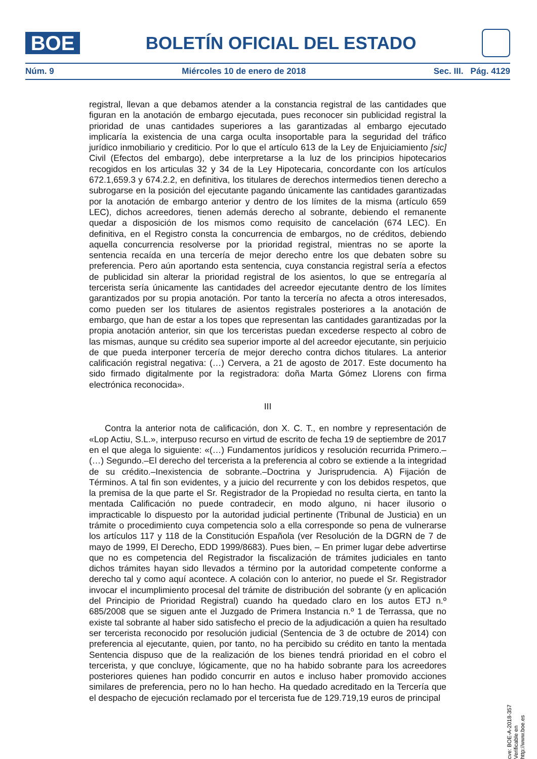BOE
BOLETÍN OFICIAL DEL ESTADO
Núm. 9 Miércoles 10 de enero de 2018 Sec. III. Pág. 4129
registral, llevan a que debamos atender a la constancia registral de las cantidades que figuran en la anotación de embargo ejecutada, pues reconocer sin publicidad registral la prioridad de unas cantidades superiores a las garantizadas al embargo ejecutado implicaría la existencia de una carga oculta insoportable para la seguridad del tráfico jurídico inmobiliario y crediticio. Por lo que el artículo 613 de la Ley de Enjuiciamiento [sic] Civil (Efectos del embargo), debe interpretarse a la luz de los principios hipotecarios recogidos en los articulas 32 y 34 de la Ley Hipotecaria, concordante con los artículos 672.1,659.3 y 674.2.2, en definitiva, los titulares de derechos intermedios tienen derecho a subrogarse en la posición del ejecutante pagando únicamente las cantidades garantizadas por la anotación de embargo anterior y dentro de los límites de la misma (artículo 659 LEC), dichos acreedores, tienen además derecho al sobrante, debiendo el remanente quedar a disposición de los mismos como requisito de cancelación (674 LEC). En definitiva, en el Registro consta la concurrencia de embargos, no de créditos, debiendo aquella concurrencia resolverse por la prioridad registral, mientras no se aporte la sentencia recaída en una tercería de mejor derecho entre los que debaten sobre su preferencia. Pero aún aportando esta sentencia, cuya constancia registral sería a efectos de publicidad sin alterar la prioridad registral de los asientos, lo que se entregaría al tercerista sería únicamente las cantidades del acreedor ejecutante dentro de los límites garantizados por su propia anotación. Por tanto la tercería no afecta a otros interesados, como pueden ser los titulares de asientos registrales posteriores a la anotación de embargo, que han de estar a los topes que representan las cantidades garantizadas por la propia anotación anterior, sin que los terceristas puedan excederse respecto al cobro de las mismas, aunque su crédito sea superior importe al del acreedor ejecutante, sin perjuicio de que pueda interponer tercería de mejor derecho contra dichos titulares. La anterior calificación registral negativa: (…) Cervera, a 21 de agosto de 2017. Este documento ha sido firmado digitalmente por la registradora: doña Marta Gómez Llorens con firma electrónica reconocida».
III
Contra la anterior nota de calificación, don X. C. T., en nombre y representación de «Lop Actiu, S.L.», interpuso recurso en virtud de escrito de fecha 19 de septiembre de 2017 en el que alega lo siguiente: «(…) Fundamentos jurídicos y resolución recurrida Primero.–(…) Segundo.–El derecho del tercerista a la preferencia al cobro se extiende a la integridad de su crédito.–Inexistencia de sobrante.–Doctrina y Jurisprudencia. A) Fijación de Términos. A tal fin son evidentes, y a juicio del recurrente y con los debidos respetos, que la premisa de la que parte el Sr. Registrador de la Propiedad no resulta cierta, en tanto la mentada Calificación no puede contradecir, en modo alguno, ni hacer ilusorio o impracticable lo dispuesto por la autoridad judicial pertinente (Tribunal de Justicia) en un trámite o procedimiento cuya competencia solo a ella corresponde so pena de vulnerarse los artículos 117 y 118 de la Constitución Española (ver Resolución de la DGRN de 7 de mayo de 1999, El Derecho, EDD 1999/8683). Pues bien, – En primer lugar debe advertirse que no es competencia del Registrador la fiscalización de trámites judiciales en tanto dichos trámites hayan sido llevados a término por la autoridad competente conforme a derecho tal y como aquí acontece. A colación con lo anterior, no puede el Sr. Registrador invocar el incumplimiento procesal del trámite de distribución del sobrante (y en aplicación del Principio de Prioridad Registral) cuando ha quedado claro en los autos ETJ n.º 685/2008 que se siguen ante el Juzgado de Primera Instancia n.º 1 de Terrassa, que no existe tal sobrante al haber sido satisfecho el precio de la adjudicación a quien ha resultado ser tercerista reconocido por resolución judicial (Sentencia de 3 de octubre de 2014) con preferencia al ejecutante, quien, por tanto, no ha percibido su crédito en tanto la mentada Sentencia dispuso que de la realización de los bienes tendrá prioridad en el cobro el tercerista, y que concluye, lógicamente, que no ha habido sobrante para los acreedores posteriores quienes han podido concurrir en autos e incluso haber promovido acciones similares de preferencia, pero no lo han hecho. Ha quedado acreditado en la Tercería que el despacho de ejecución reclamado por el tercerista fue de 129.719,19 euros de principal
cve: BOE-A-2018-357
Verificable en http://www.boe.es